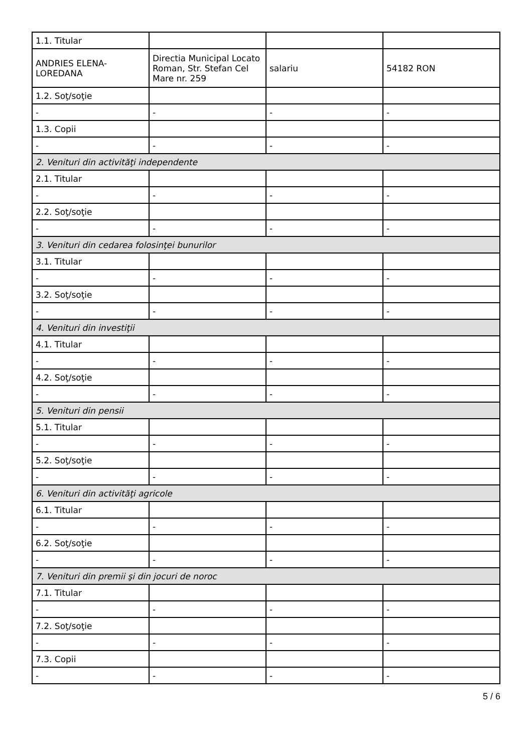| 1.1. Titular | | | |
| ANDRIES ELENA-LOREDANA | Directia Municipal Locato Roman, Str. Stefan Cel Mare nr. 259 | salariu | 54182 RON |
| 1.2. Soţ/soţie | | | |
| - | - | - | - |
| 1.3. Copii | | | |
| - | - | - | - |
| 2. Venituri din activităţi independente | | | |
| 2.1. Titular | | | |
| - | - | - | - |
| 2.2. Soţ/soţie | | | |
| - | - | - | - |
| 3. Venituri din cedarea folosinţei bunurilor | | | |
| 3.1. Titular | | | |
| - | - | - | - |
| 3.2. Soţ/soţie | | | |
| - | - | - | - |
| 4. Venituri din investiţii | | | |
| 4.1. Titular | | | |
| - | - | - | - |
| 4.2. Soţ/soţie | | | |
| - | - | - | - |
| 5. Venituri din pensii | | | |
| 5.1. Titular | | | |
| - | - | - | - |
| 5.2. Soţ/soţie | | | |
| - | - | - | - |
| 6. Venituri din activităţi agricole | | | |
| 6.1. Titular | | | |
| - | - | - | - |
| 6.2. Soţ/soţie | | | |
| - | - | - | - |
| 7. Venituri din premii şi din jocuri de noroc | | | |
| 7.1. Titular | | | |
| - | - | - | - |
| 7.2. Soţ/soţie | | | |
| - | - | - | - |
| 7.3. Copii | | | |
| - | - | - | - |
5 / 6